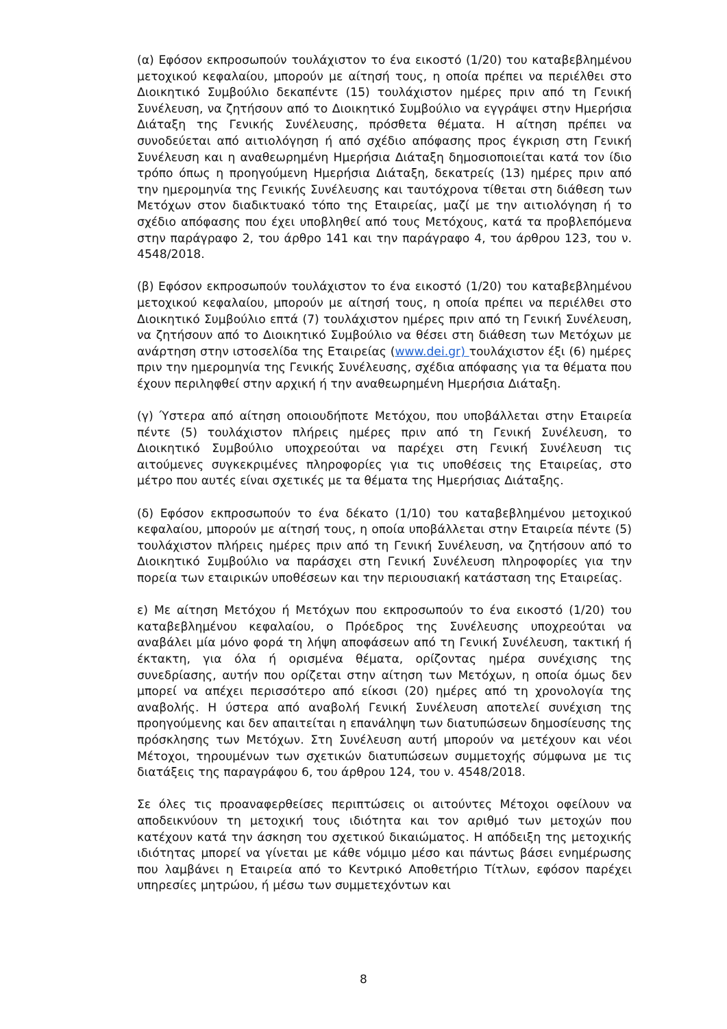(α) Εφόσον εκπροσωπούν τουλάχιστον το ένα εικοστό (1/20) του καταβεβλημένου μετοχικού κεφαλαίου, μπορούν με αίτησή τους, η οποία πρέπει να περιέλθει στο Διοικητικό Συμβούλιο δεκαπέντε (15) τουλάχιστον ημέρες πριν από τη Γενική Συνέλευση, να ζητήσουν από το Διοικητικό Συμβούλιο να εγγράψει στην Ημερήσια Διάταξη της Γενικής Συνέλευσης, πρόσθετα θέματα. Η αίτηση πρέπει να συνοδεύεται από αιτιολόγηση ή από σχέδιο απόφασης προς έγκριση στη Γενική Συνέλευση και η αναθεωρημένη Ημερήσια Διάταξη δημοσιοποιείται κατά τον ίδιο τρόπο όπως η προηγούμενη Ημερήσια Διάταξη, δεκατρείς (13) ημέρες πριν από την ημερομηνία της Γενικής Συνέλευσης και ταυτόχρονα τίθεται στη διάθεση των Μετόχων στον διαδικτυακό τόπο της Εταιρείας, μαζί με την αιτιολόγηση ή το σχέδιο απόφασης που έχει υποβληθεί από τους Μετόχους, κατά τα προβλεπόμενα στην παράγραφο 2, του άρθρο 141 και την παράγραφο 4, του άρθρου 123, του ν. 4548/2018.
(β) Εφόσον εκπροσωπούν τουλάχιστον το ένα εικοστό (1/20) του καταβεβλημένου μετοχικού κεφαλαίου, μπορούν με αίτησή τους, η οποία πρέπει να περιέλθει στο Διοικητικό Συμβούλιο επτά (7) τουλάχιστον ημέρες πριν από τη Γενική Συνέλευση, να ζητήσουν από το Διοικητικό Συμβούλιο να θέσει στη διάθεση των Μετόχων με ανάρτηση στην ιστοσελίδα της Εταιρείας (www.dei.gr) τουλάχιστον έξι (6) ημέρες πριν την ημερομηνία της Γενικής Συνέλευσης, σχέδια απόφασης για τα θέματα που έχουν περιληφθεί στην αρχική ή την αναθεωρημένη Ημερήσια Διάταξη.
(γ) Ύστερα από αίτηση οποιουδήποτε Μετόχου, που υποβάλλεται στην Εταιρεία πέντε (5) τουλάχιστον πλήρεις ημέρες πριν από τη Γενική Συνέλευση, το Διοικητικό Συμβούλιο υποχρεούται να παρέχει στη Γενική Συνέλευση τις αιτούμενες συγκεκριμένες πληροφορίες για τις υποθέσεις της Εταιρείας, στο μέτρο που αυτές είναι σχετικές με τα θέματα της Ημερήσιας Διάταξης.
(δ) Εφόσον εκπροσωπούν το ένα δέκατο (1/10) του καταβεβλημένου μετοχικού κεφαλαίου, μπορούν με αίτησή τους, η οποία υποβάλλεται στην Εταιρεία πέντε (5) τουλάχιστον πλήρεις ημέρες πριν από τη Γενική Συνέλευση, να ζητήσουν από το Διοικητικό Συμβούλιο να παράσχει στη Γενική Συνέλευση πληροφορίες για την πορεία των εταιρικών υποθέσεων και την περιουσιακή κατάσταση της Εταιρείας.
ε) Με αίτηση Μετόχου ή Μετόχων που εκπροσωπούν το ένα εικοστό (1/20) του καταβεβλημένου κεφαλαίου, ο Πρόεδρος της Συνέλευσης υποχρεούται να αναβάλει μία μόνο φορά τη λήψη αποφάσεων από τη Γενική Συνέλευση, τακτική ή έκτακτη, για όλα ή ορισμένα θέματα, ορίζοντας ημέρα συνέχισης της συνεδρίασης, αυτήν που ορίζεται στην αίτηση των Μετόχων, η οποία όμως δεν μπορεί να απέχει περισσότερο από είκοσι (20) ημέρες από τη χρονολογία της αναβολής. Η ύστερα από αναβολή Γενική Συνέλευση αποτελεί συνέχιση της προηγούμενης και δεν απαιτείται η επανάληψη των διατυπώσεων δημοσίευσης της πρόσκλησης των Μετόχων. Στη Συνέλευση αυτή μπορούν να μετέχουν και νέοι Μέτοχοι, τηρουμένων των σχετικών διατυπώσεων συμμετοχής σύμφωνα με τις διατάξεις της παραγράφου 6, του άρθρου 124, του ν. 4548/2018.
Σε όλες τις προαναφερθείσες περιπτώσεις οι αιτούντες Μέτοχοι οφείλουν να αποδεικνύουν τη μετοχική τους ιδιότητα και τον αριθμό των μετοχών που κατέχουν κατά την άσκηση του σχετικού δικαιώματος. Η απόδειξη της μετοχικής ιδιότητας μπορεί να γίνεται με κάθε νόμιμο μέσο και πάντως βάσει ενημέρωσης που λαμβάνει η Εταιρεία από το Κεντρικό Αποθετήριο Τίτλων, εφόσον παρέχει υπηρεσίες μητρώου, ή μέσω των συμμετεχόντων και
8